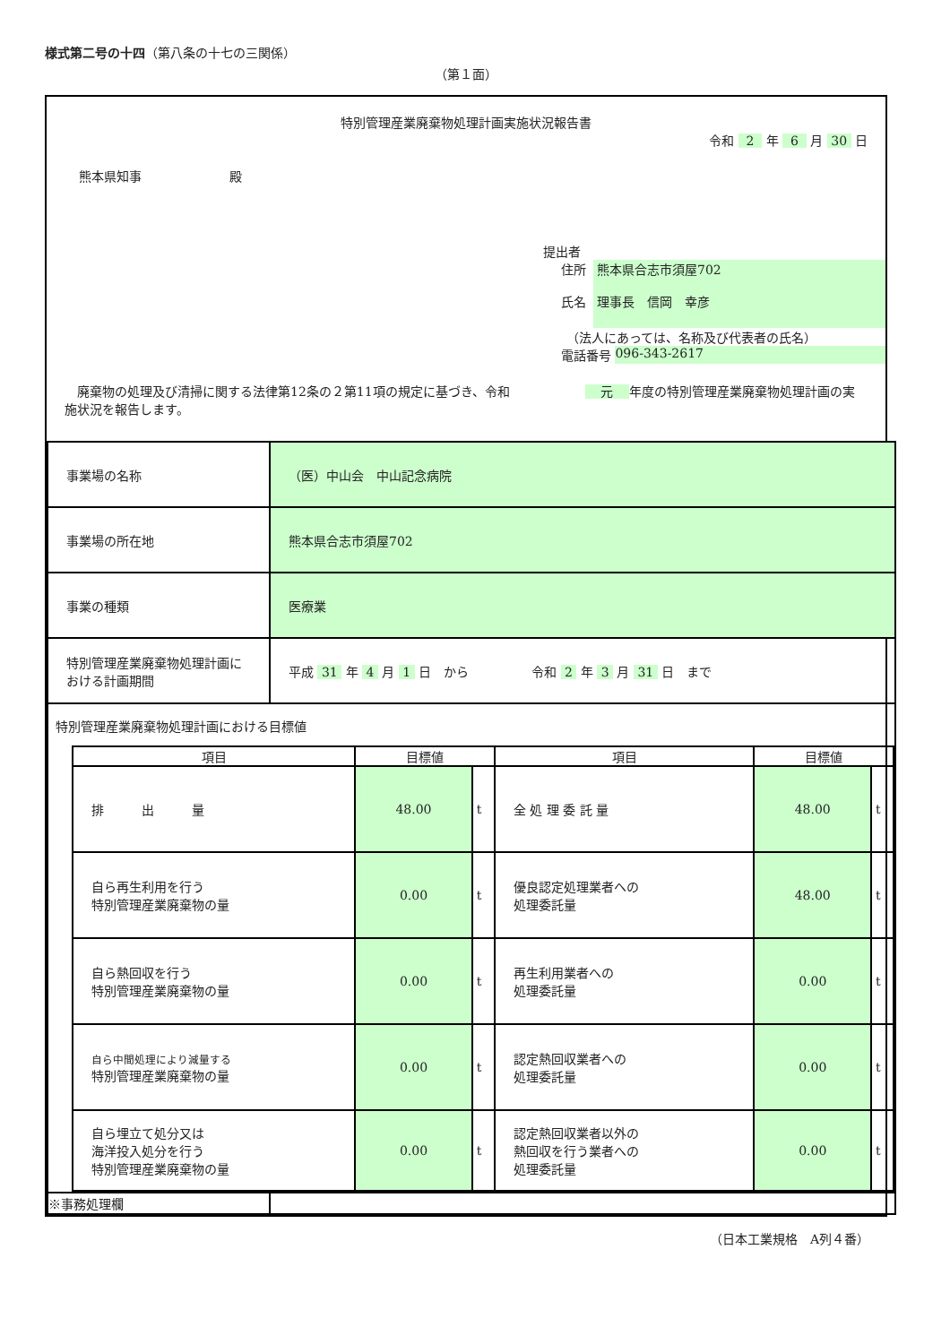様式第二号の十四（第八条の十七の三関係）
（第１面）
特別管理産業廃棄物処理計画実施状況報告書
令和 2 年 6 月 30 日
熊本県知事　　　　　　　殿
提出者
住所
氏名
熊本県合志市須屋702
理事長　信岡　幸彦
（法人にあっては、名称及び代表者の氏名）
電話番号 096-343-2617
　廃棄物の処理及び清掃に関する法律第12条の２第11項の規定に基づき、令和　　　　　　 元 年度の特別管理産業廃棄物処理計画の実施状況を報告します。
| 事業場の名称 | （医）中山会 中山記念病院 |
| 事業場の所在地 | 熊本県合志市須屋702 |
| 事業の種類 | 医療業 |
| 特別管理産業廃棄物処理計画における計画期間 | 平成 31 年 4 月 1 日 から 令和 2 年 3 月 31 日 まで |
| 特別管理産業廃棄物処理計画における目標値 / 項目 / 目標値 / / 項目 / 目標値 / / / --- / --- / --- / --- / --- / --- / / 排 出 量 / 48.00 / t / 全 処 理 委 託 量 / 48.00 / t / / 自ら再生利用を行う 特別管理産業廃棄物の量 / 0.00 / t / 優良認定処理業者への 処理委託量 / 48.00 / t / / 自ら熱回収を行う 特別管理産業廃棄物の量 / 0.00 / t / 再生利用業者への 処理委託量 / 0.00 / t / / 自ら中間処理により減量する 特別管理産業廃棄物の量 / 0.00 / t / 認定熱回収業者への 処理委託量 / 0.00 / t / / 自ら埋立て処分又は 海洋投入処分を行う 特別管理産業廃棄物の量 / 0.00 / t / 認定熱回収業者以外の 熱回収を行う業者への 処理委託量 / 0.00 / t / | |
| ※事務処理欄 | |
（日本工業規格　A列４番）